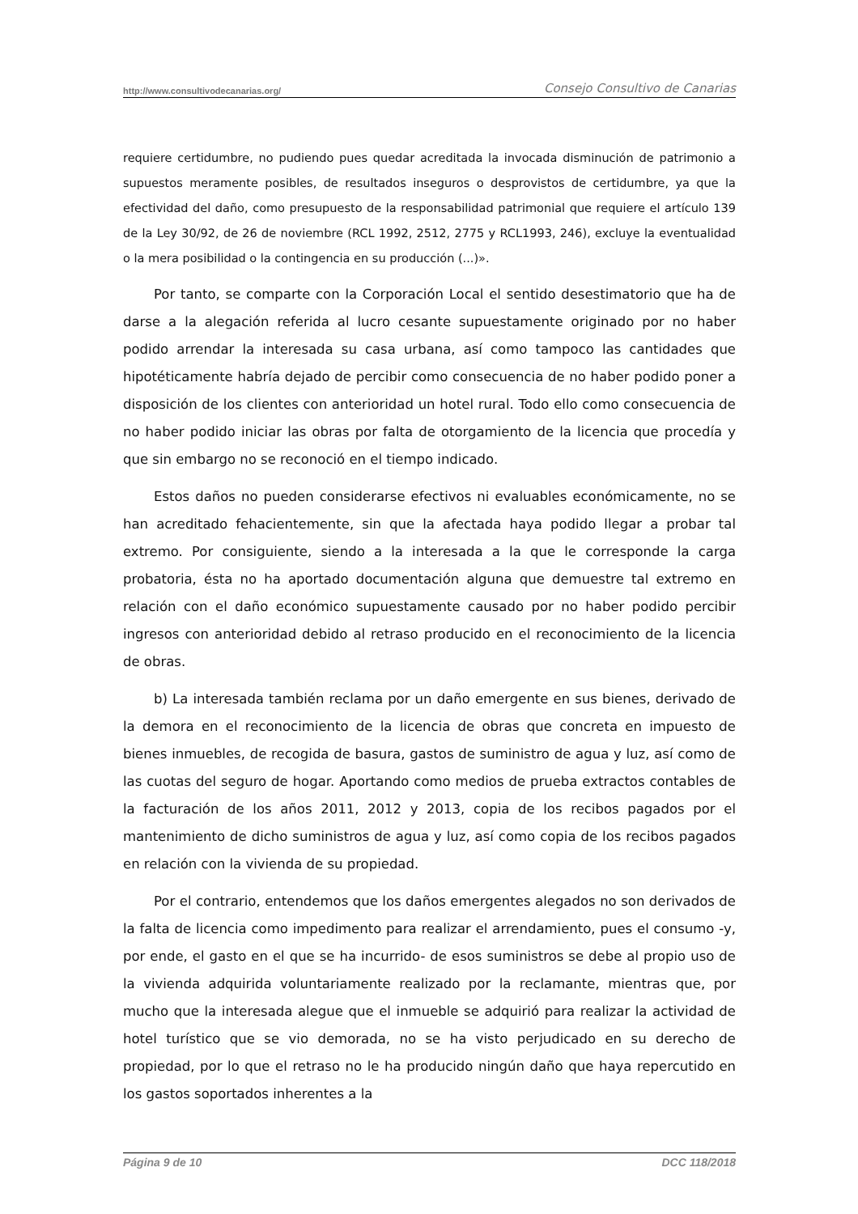http://www.consultivodecanarias.org/ Consejo Consultivo de Canarias
requiere certidumbre, no pudiendo pues quedar acreditada la invocada disminución de patrimonio a supuestos meramente posibles, de resultados inseguros o desprovistos de certidumbre, ya que la efectividad del daño, como presupuesto de la responsabilidad patrimonial que requiere el artículo 139 de la Ley 30/92, de 26 de noviembre (RCL 1992, 2512, 2775 y RCL1993, 246), excluye la eventualidad o la mera posibilidad o la contingencia en su producción (...)».
Por tanto, se comparte con la Corporación Local el sentido desestimatorio que ha de darse a la alegación referida al lucro cesante supuestamente originado por no haber podido arrendar la interesada su casa urbana, así como tampoco las cantidades que hipotéticamente habría dejado de percibir como consecuencia de no haber podido poner a disposición de los clientes con anterioridad un hotel rural. Todo ello como consecuencia de no haber podido iniciar las obras por falta de otorgamiento de la licencia que procedía y que sin embargo no se reconoció en el tiempo indicado.
Estos daños no pueden considerarse efectivos ni evaluables económicamente, no se han acreditado fehacientemente, sin que la afectada haya podido llegar a probar tal extremo. Por consiguiente, siendo a la interesada a la que le corresponde la carga probatoria, ésta no ha aportado documentación alguna que demuestre tal extremo en relación con el daño económico supuestamente causado por no haber podido percibir ingresos con anterioridad debido al retraso producido en el reconocimiento de la licencia de obras.
b) La interesada también reclama por un daño emergente en sus bienes, derivado de la demora en el reconocimiento de la licencia de obras que concreta en impuesto de bienes inmuebles, de recogida de basura, gastos de suministro de agua y luz, así como de las cuotas del seguro de hogar. Aportando como medios de prueba extractos contables de la facturación de los años 2011, 2012 y 2013, copia de los recibos pagados por el mantenimiento de dicho suministros de agua y luz, así como copia de los recibos pagados en relación con la vivienda de su propiedad.
Por el contrario, entendemos que los daños emergentes alegados no son derivados de la falta de licencia como impedimento para realizar el arrendamiento, pues el consumo -y, por ende, el gasto en el que se ha incurrido- de esos suministros se debe al propio uso de la vivienda adquirida voluntariamente realizado por la reclamante, mientras que, por mucho que la interesada alegue que el inmueble se adquirió para realizar la actividad de hotel turístico que se vio demorada, no se ha visto perjudicado en su derecho de propiedad, por lo que el retraso no le ha producido ningún daño que haya repercutido en los gastos soportados inherentes a la
Página 9 de 10 DCC 118/2018